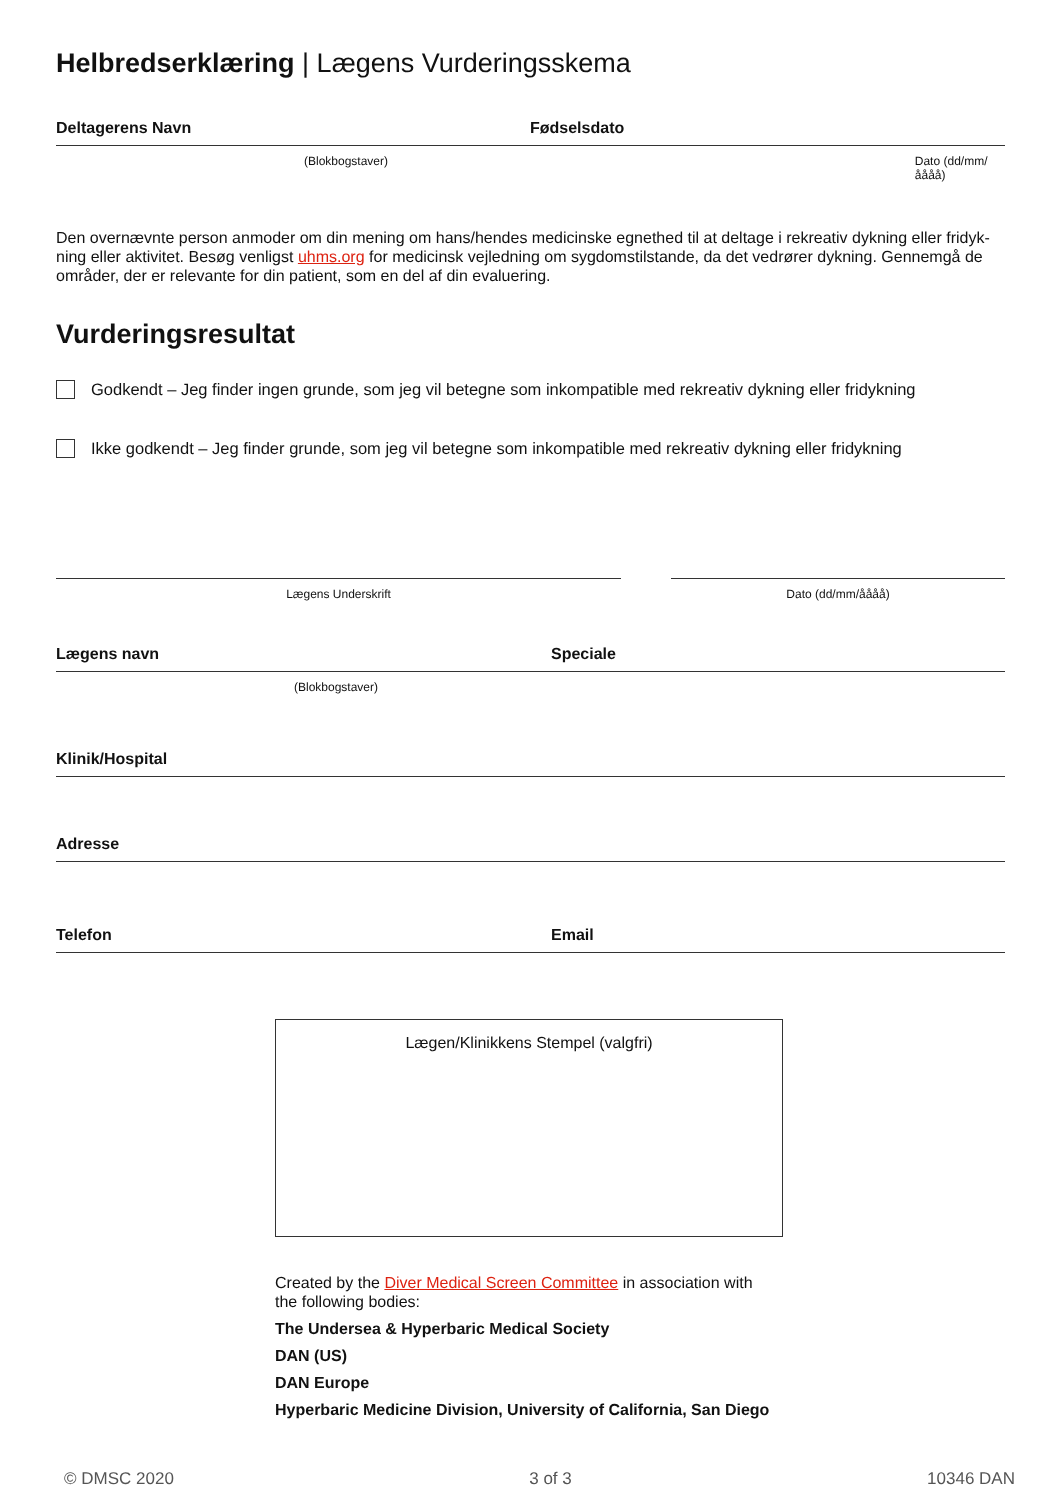Helbredserklæring | Lægens Vurderingsskema
Deltagerens Navn Fødselsdato
(Blokbogstaver) Dato (dd/mm/åååå)
Den overnævnte person anmoder om din mening om hans/hendes medicinske egnethed til at deltage i rekreativ dykning eller fridyk­ning eller aktivitet. Besøg venligst uhms.org for medicinsk vejledning om sygdomstilstande, da det vedrører dykning. Gennemgå de områder, der er relevante for din patient, som en del af din evaluering.
Vurderingsresultat
Godkendt – Jeg finder ingen grunde, som jeg vil betegne som inkompatible med rekreativ dykning eller fridykning
Ikke godkendt – Jeg finder grunde, som jeg vil betegne som inkompatible med rekreativ dykning eller fridykning
Lægens Underskrift Dato (dd/mm/åååå)
Lægens navn Speciale
(Blokbogstaver)
Klinik/Hospital
Adresse
Telefon Email
Lægen/Klinikkens Stempel (valgfri)
Created by the Diver Medical Screen Committee in association with
the following bodies:
The Undersea & Hyperbaric Medical Society
DAN (US)
DAN Europe
Hyperbaric Medicine Division, University of California, San Diego
© DMSC 2020 3 of 3 10346 DAN